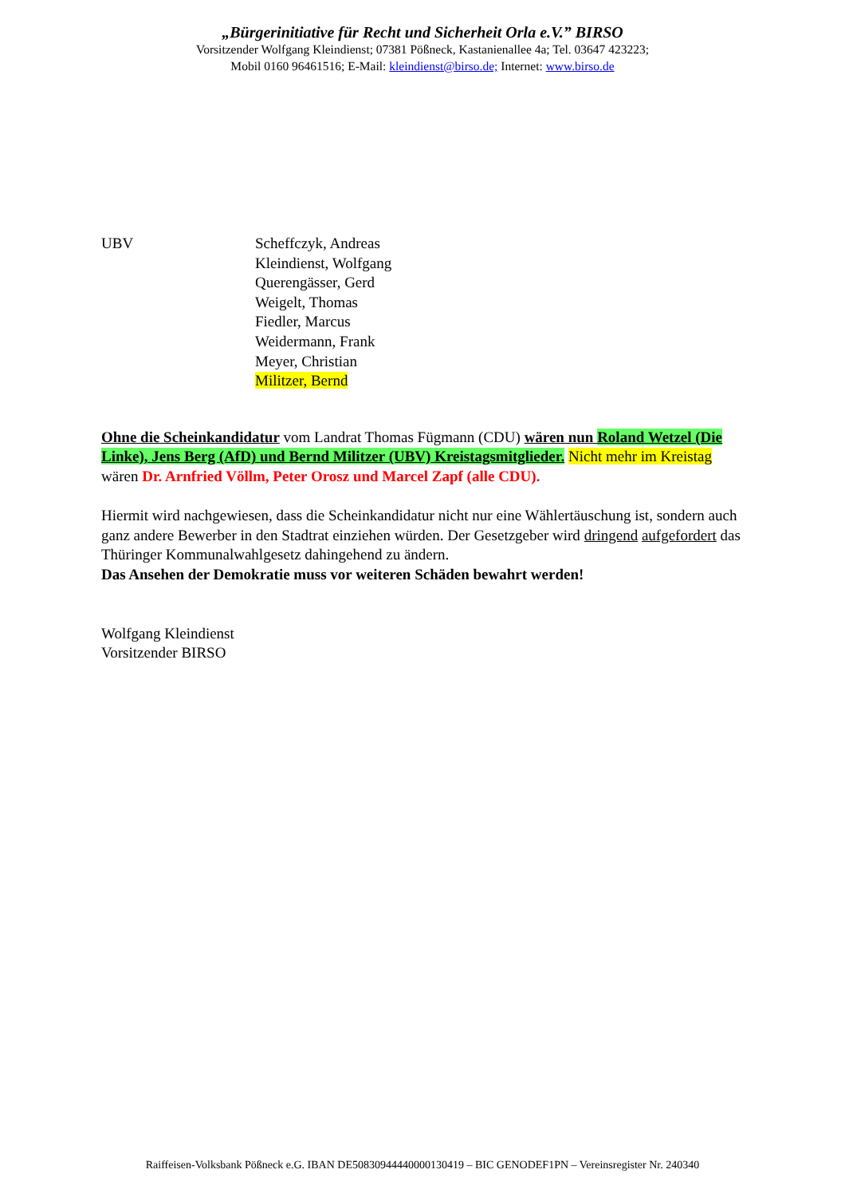„Bürgerinitiative für Recht und Sicherheit Orla e.V.” BIRSO
Vorsitzender Wolfgang Kleindienst; 07381 Pößneck, Kastanienallee 4a; Tel. 03647 423223;
Mobil 0160 96461516; E-Mail: kleindienst@birso.de; Internet: www.birso.de
UBV Scheffczyk, Andreas
Kleindienst, Wolfgang
Querengässer, Gerd
Weigelt, Thomas
Fiedler, Marcus
Weidermann, Frank
Meyer, Christian
Militzer, Bernd
Ohne die Scheinkandidatur vom Landrat Thomas Fügmann (CDU) wären nun Roland Wetzel (Die Linke), Jens Berg (AfD) und Bernd Militzer (UBV) Kreistagsmitglieder. Nicht mehr im Kreistag wären Dr. Arnfried Völlm, Peter Orosz und Marcel Zapf (alle CDU).
Hiermit wird nachgewiesen, dass die Scheinkandidatur nicht nur eine Wählertäuschung ist, sondern auch ganz andere Bewerber in den Stadtrat einziehen würden. Der Gesetzgeber wird dringend aufgefordert das Thüringer Kommunalwahlgesetz dahingehend zu ändern.
Das Ansehen der Demokratie muss vor weiteren Schäden bewahrt werden!
Wolfgang Kleindienst
Vorsitzender BIRSO
Raiffeisen-Volksbank Pößneck e.G. IBAN DE50830944440000130419 – BIC GENODEF1PN – Vereinsregister Nr. 240340